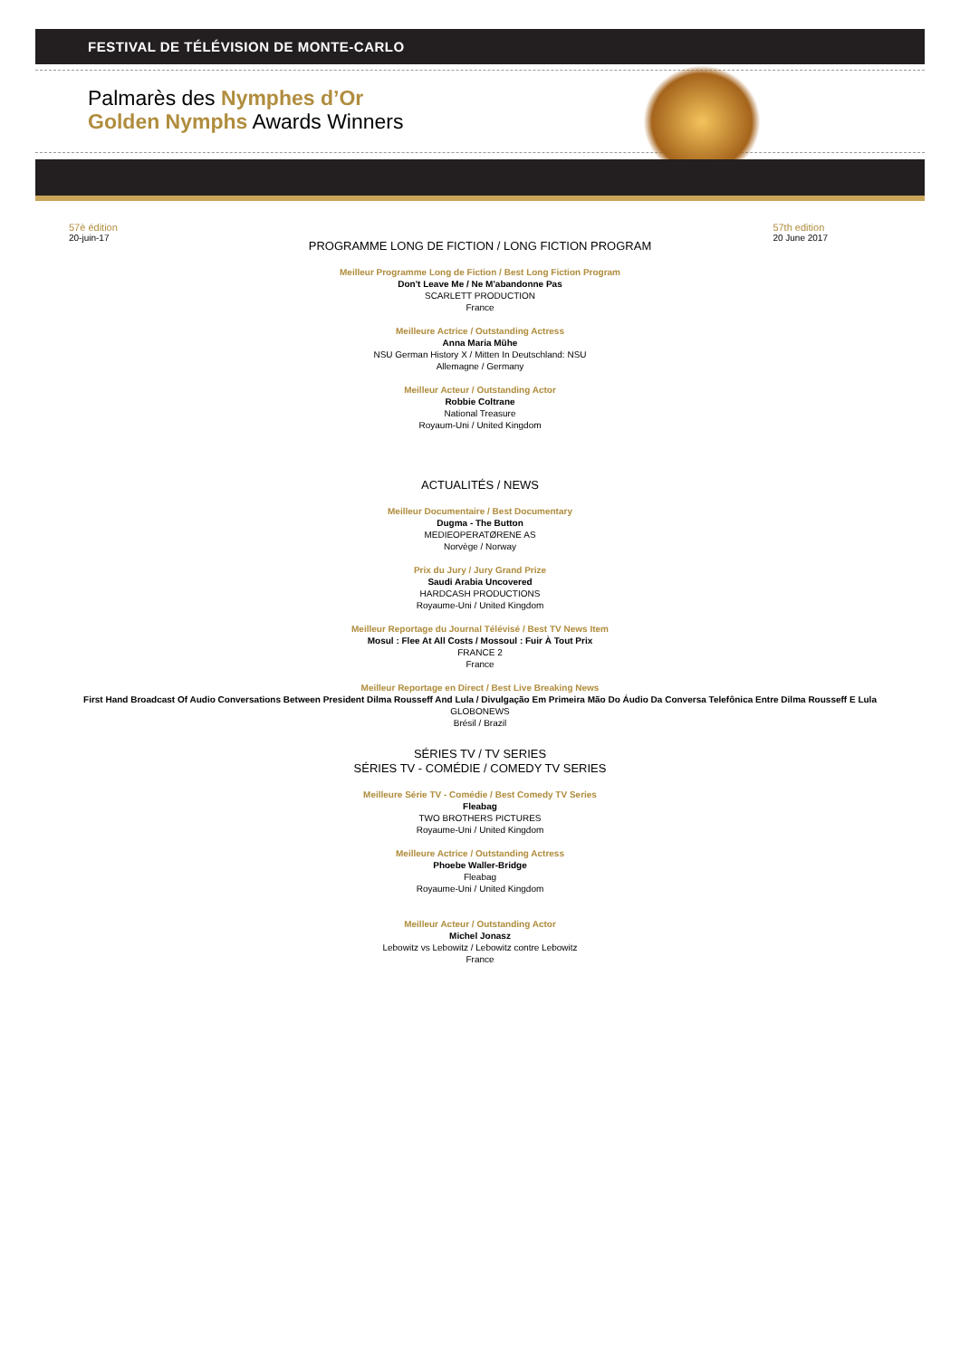FESTIVAL DE TÉLÉVISION DE MONTE-CARLO
Palmarès des Nymphes d’Or
Golden Nymphs Awards Winners
57è édition
20-juin-17
57th edition
20 June 2017
PROGRAMME LONG DE FICTION / LONG FICTION PROGRAM
Meilleur Programme Long de Fiction / Best Long Fiction Program
Don't Leave Me / Ne M'abandonne Pas
SCARLETT PRODUCTION
France
Meilleure Actrice / Outstanding Actress
Anna Maria Mühe
NSU German History X / Mitten In Deutschland: NSU
Allemagne / Germany
Meilleur Acteur / Outstanding Actor
Robbie Coltrane
National Treasure
Royaum-Uni / United Kingdom
ACTUALITÉS / NEWS
Meilleur Documentaire / Best Documentary
Dugma - The Button
MEDIEOPERATØRENE AS
Norvège / Norway
Prix du Jury / Jury Grand Prize
Saudi Arabia Uncovered
HARDCASH PRODUCTIONS
Royaume-Uni / United Kingdom
Meilleur Reportage du Journal Télévisé / Best TV News Item
Mosul : Flee At All Costs / Mossoul : Fuir À Tout Prix
FRANCE 2
France
Meilleur Reportage en Direct / Best Live Breaking News
First Hand Broadcast Of Audio Conversations Between President Dilma Rousseff And Lula / Divulgação Em Primeira Mão Do Áudio Da Conversa Telefônica Entre Dilma Rousseff E Lula
GLOBONEWS
Brésil / Brazil
SÉRIES TV / TV SERIES
SÉRIES TV - COMÉDIE / COMEDY TV SERIES
Meilleure Série TV - Comédie / Best Comedy TV Series
Fleabag
TWO BROTHERS PICTURES
Royaume-Uni / United Kingdom
Meilleure Actrice / Outstanding Actress
Phoebe Waller-Bridge
Fleabag
Royaume-Uni / United Kingdom
Meilleur Acteur / Outstanding Actor
Michel Jonasz
Lebowitz vs Lebowitz / Lebowitz contre Lebowitz
France